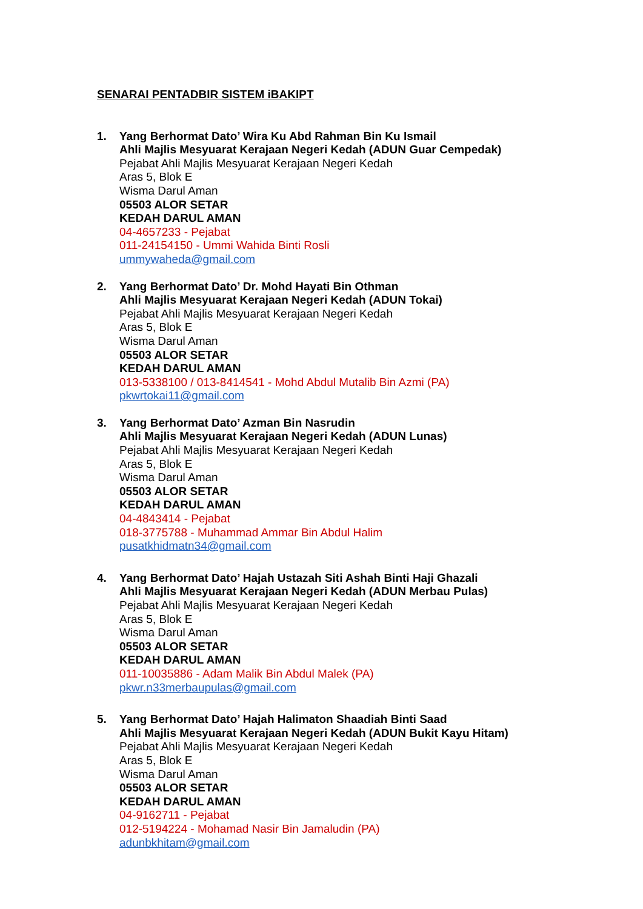SENARAI PENTADBIR SISTEM iBAKIPT
1. Yang Berhormat Dato’ Wira Ku Abd Rahman Bin Ku Ismail
Ahli Majlis Mesyuarat Kerajaan Negeri Kedah (ADUN Guar Cempedak)
Pejabat Ahli Majlis Mesyuarat Kerajaan Negeri Kedah
Aras 5, Blok E
Wisma Darul Aman
05503 ALOR SETAR
KEDAH DARUL AMAN
04-4657233 - Pejabat
011-24154150 - Ummi Wahida Binti Rosli
ummywaheda@gmail.com
2. Yang Berhormat Dato’ Dr. Mohd Hayati Bin Othman
Ahli Majlis Mesyuarat Kerajaan Negeri Kedah (ADUN Tokai)
Pejabat Ahli Majlis Mesyuarat Kerajaan Negeri Kedah
Aras 5, Blok E
Wisma Darul Aman
05503 ALOR SETAR
KEDAH DARUL AMAN
013-5338100 / 013-8414541 - Mohd Abdul Mutalib Bin Azmi (PA)
pkwrtokai11@gmail.com
3. Yang Berhormat Dato’ Azman Bin Nasrudin
Ahli Majlis Mesyuarat Kerajaan Negeri Kedah (ADUN Lunas)
Pejabat Ahli Majlis Mesyuarat Kerajaan Negeri Kedah
Aras 5, Blok E
Wisma Darul Aman
05503 ALOR SETAR
KEDAH DARUL AMAN
04-4843414 - Pejabat
018-3775788 - Muhammad Ammar Bin Abdul Halim
pusatkhidmatn34@gmail.com
4. Yang Berhormat Dato’ Hajah Ustazah Siti Ashah Binti Haji Ghazali
Ahli Majlis Mesyuarat Kerajaan Negeri Kedah (ADUN Merbau Pulas)
Pejabat Ahli Majlis Mesyuarat Kerajaan Negeri Kedah
Aras 5, Blok E
Wisma Darul Aman
05503 ALOR SETAR
KEDAH DARUL AMAN
011-10035886 - Adam Malik Bin Abdul Malek (PA)
pkwr.n33merbaupulas@gmail.com
5. Yang Berhormat Dato’ Hajah Halimaton Shaadiah Binti Saad
Ahli Majlis Mesyuarat Kerajaan Negeri Kedah (ADUN Bukit Kayu Hitam)
Pejabat Ahli Majlis Mesyuarat Kerajaan Negeri Kedah
Aras 5, Blok E
Wisma Darul Aman
05503 ALOR SETAR
KEDAH DARUL AMAN
04-9162711 - Pejabat
012-5194224 - Mohamad Nasir Bin Jamaludin (PA)
adunbkhitam@gmail.com